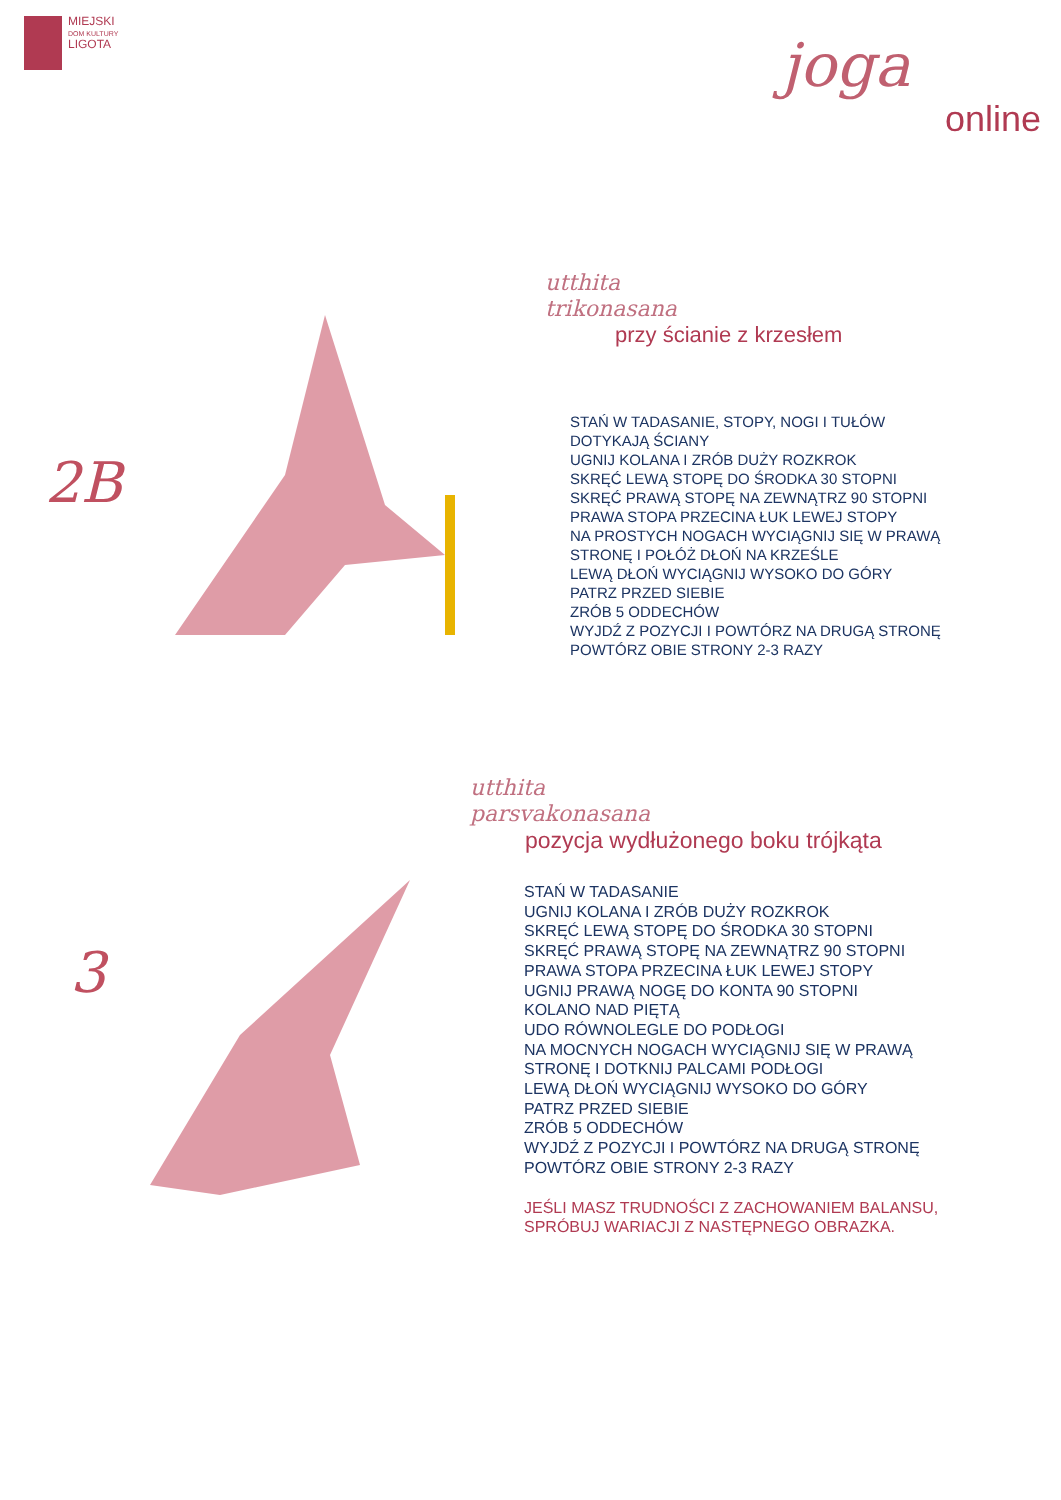MIEJSKI
DOM KULTURY
LIGOTA
joga
online
2B
utthita
trikonasana
przy ścianie z krzesłem
STAŃ W TADASANIE, STOPY, NOGI I TUŁÓW
DOTYKAJĄ ŚCIANY
UGNIJ KOLANA I ZRÓB DUŻY ROZKROK
SKRĘĆ LEWĄ STOPĘ DO ŚRODKA 30 STOPNI
SKRĘĆ PRAWĄ STOPĘ NA ZEWNĄTRZ 90 STOPNI
PRAWA STOPA PRZECINA ŁUK LEWEJ STOPY
NA PROSTYCH NOGACH WYCIĄGNIJ SIĘ W PRAWĄ
STRONĘ I POŁÓŻ DŁOŃ NA KRZEŚLE
LEWĄ DŁOŃ WYCIĄGNIJ WYSOKO DO GÓRY
PATRZ PRZED SIEBIE
ZRÓB 5 ODDECHÓW
WYJDŹ Z POZYCJI I POWTÓRZ NA DRUGĄ STRONĘ
POWTÓRZ OBIE STRONY 2-3 RAZY
3
utthita
parsvakonasana
pozycja wydłużonego boku trójkąta
STAŃ W TADASANIE
UGNIJ KOLANA I ZRÓB DUŻY ROZKROK
SKRĘĆ LEWĄ STOPĘ DO ŚRODKA 30 STOPNI
SKRĘĆ PRAWĄ STOPĘ NA ZEWNĄTRZ 90 STOPNI
PRAWA STOPA PRZECINA ŁUK LEWEJ STOPY
UGNIJ PRAWĄ NOGĘ DO KONTA 90 STOPNI
KOLANO NAD PIĘTĄ
UDO RÓWNOLEGLE DO PODŁOGI
NA MOCNYCH NOGACH WYCIĄGNIJ SIĘ W PRAWĄ
STRONĘ I DOTKNIJ PALCAMI PODŁOGI
LEWĄ DŁOŃ WYCIĄGNIJ WYSOKO DO GÓRY
PATRZ PRZED SIEBIE
ZRÓB 5 ODDECHÓW
WYJDŹ Z POZYCJI I POWTÓRZ NA DRUGĄ STRONĘ
POWTÓRZ OBIE STRONY 2-3 RAZY
JEŚLI MASZ TRUDNOŚCI Z ZACHOWANIEM BALANSU,
SPRÓBUJ WARIACJI Z NASTĘPNEGO OBRAZKA.